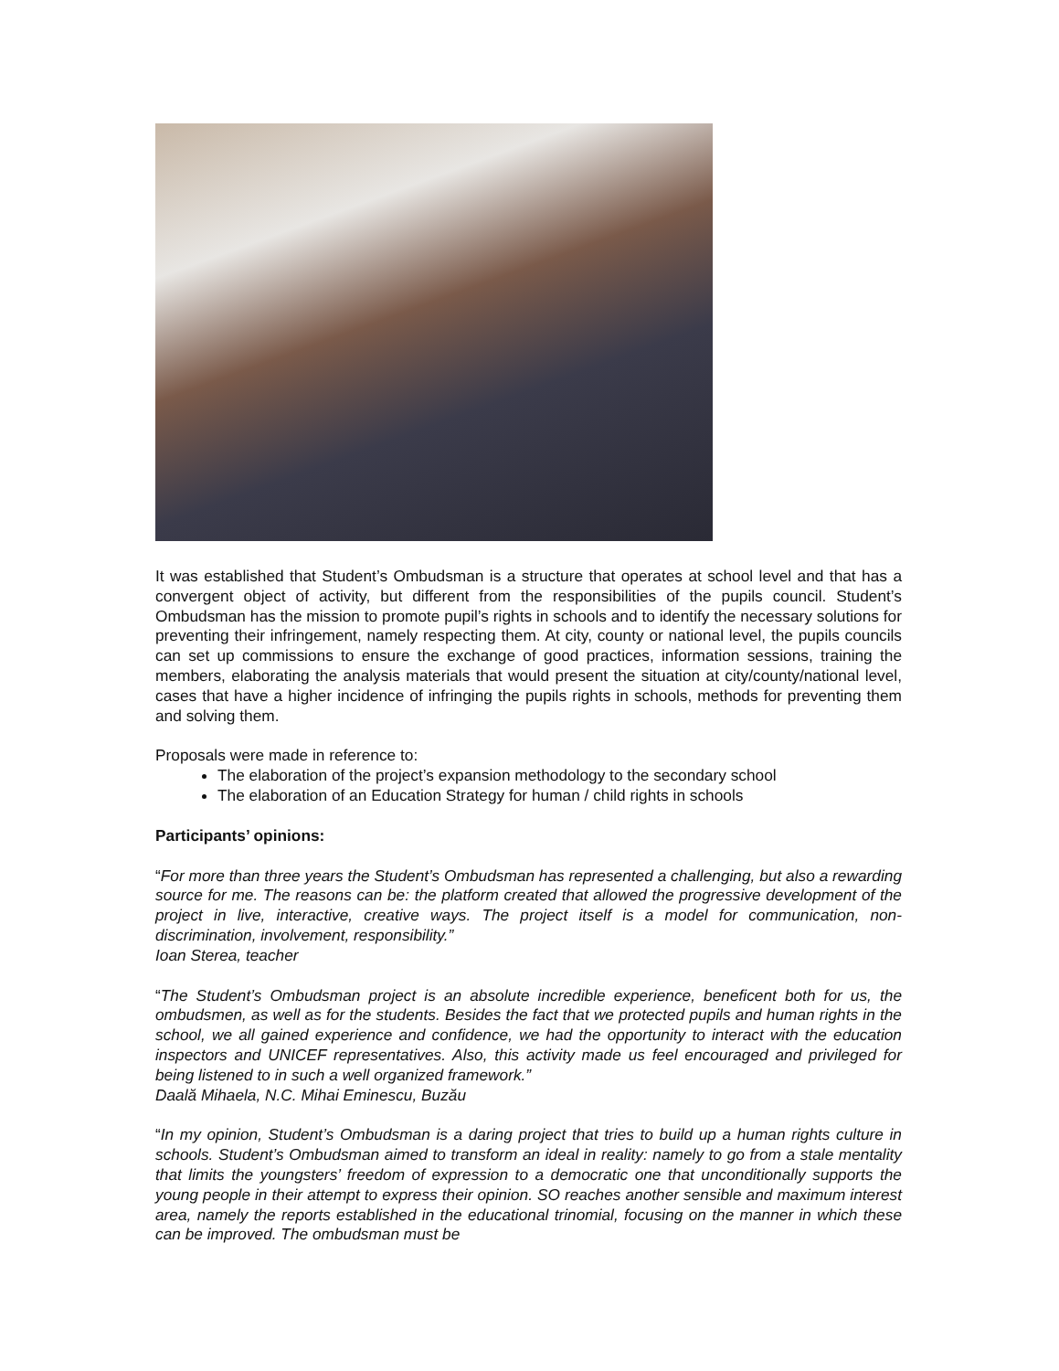It was established that Student’s Ombudsman is a structure that operates at school level and that has a convergent object of activity, but different from the responsibilities of the pupils council. Student’s Ombudsman has the mission to promote pupil’s rights in schools and to identify the necessary solutions for preventing their infringement, namely respecting them. At city, county or national level, the pupils councils can set up commissions to ensure the exchange of good practices, information sessions, training the members, elaborating the analysis materials that would present the situation at city/county/national level, cases that have a higher incidence of infringing the pupils rights in schools, methods for preventing them and solving them.
Proposals were made in reference to:
The elaboration of the project’s expansion methodology to the secondary school
The elaboration of an Education Strategy for human / child rights in schools
Participants’ opinions:
“For more than three years the Student’s Ombudsman has represented a challenging, but also a rewarding source for me. The reasons can be: the platform created that allowed the progressive development of the project in live, interactive, creative ways. The project itself is a model for communication, non-discrimination, involvement, responsibility.”
Ioan Sterea, teacher
“The Student’s Ombudsman project is an absolute incredible experience, beneficent both for us, the ombudsmen, as well as for the students. Besides the fact that we protected pupils and human rights in the school, we all gained experience and confidence, we had the opportunity to interact with the education inspectors and UNICEF representatives. Also, this activity made us feel encouraged and privileged for being listened to in such a well organized framework.”
Daală Mihaela, N.C. Mihai Eminescu, Buzău
“In my opinion, Student’s Ombudsman is a daring project that tries to build up a human rights culture in schools. Student’s Ombudsman aimed to transform an ideal in reality: namely to go from a stale mentality that limits the youngsters’ freedom of expression to a democratic one that unconditionally supports the young people in their attempt to express their opinion. SO reaches another sensible and maximum interest area, namely the reports established in the educational trinomial, focusing on the manner in which these can be improved. The ombudsman must be